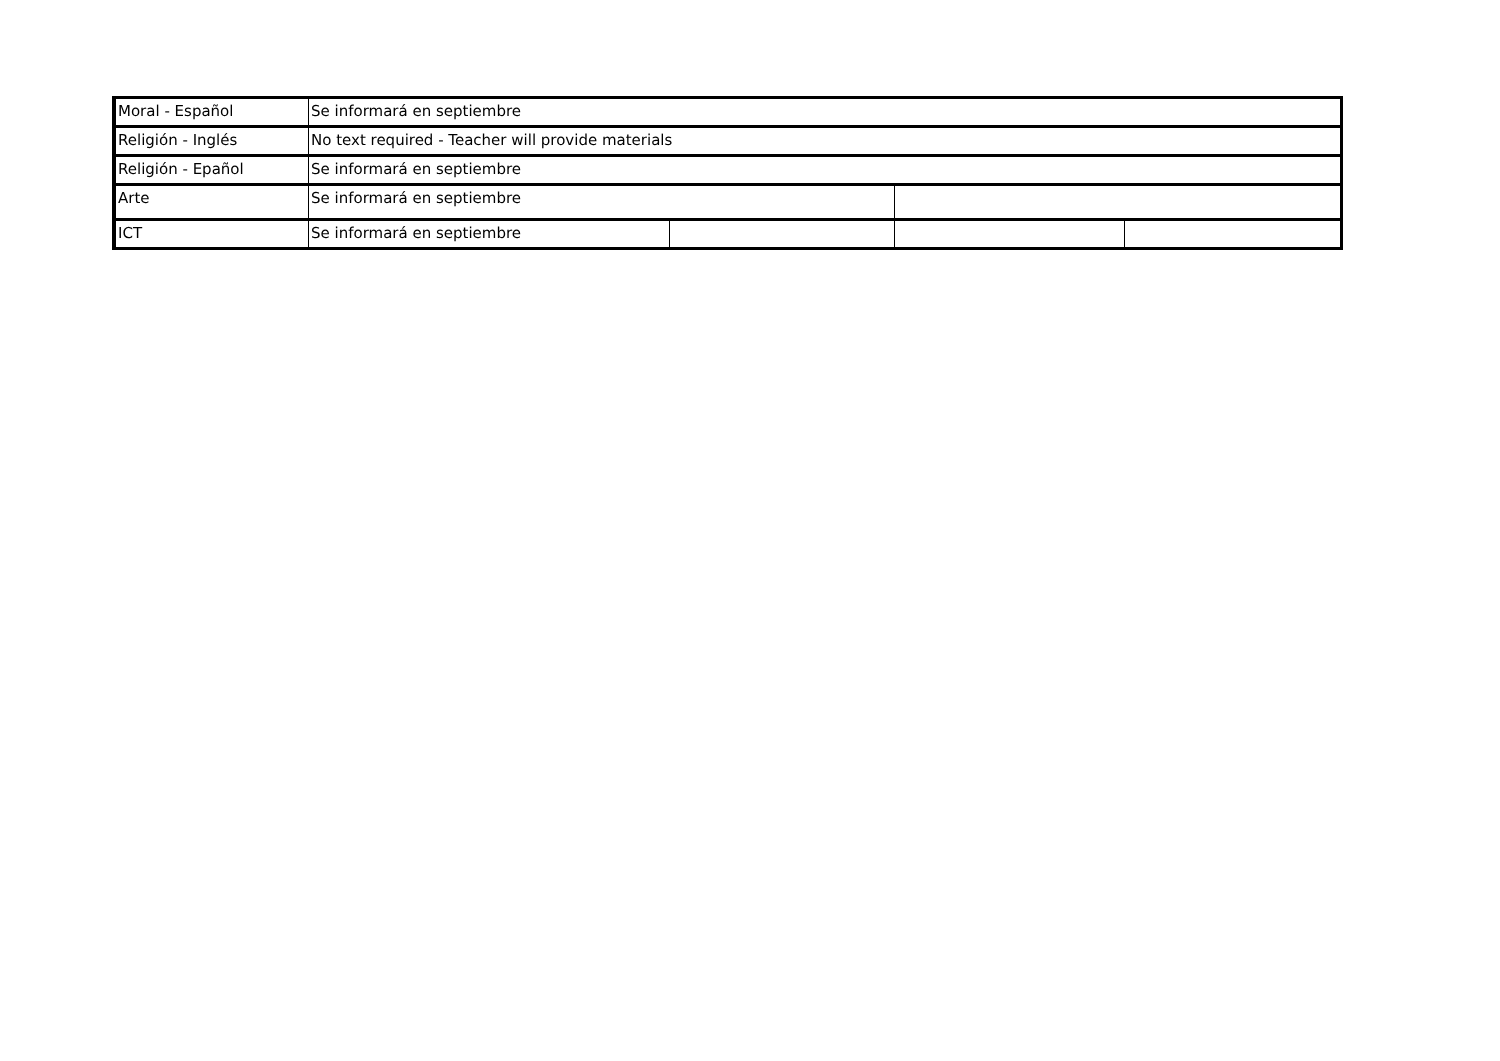| Moral - Español | Se informará en septiembre | | | |
| Religión - Inglés | No text required - Teacher will provide materials | | | |
| Religión - Epañol | Se informará en septiembre | | | |
| Arte | Se informará en septiembre | | | |
| ICT | Se informará en septiembre | | | |